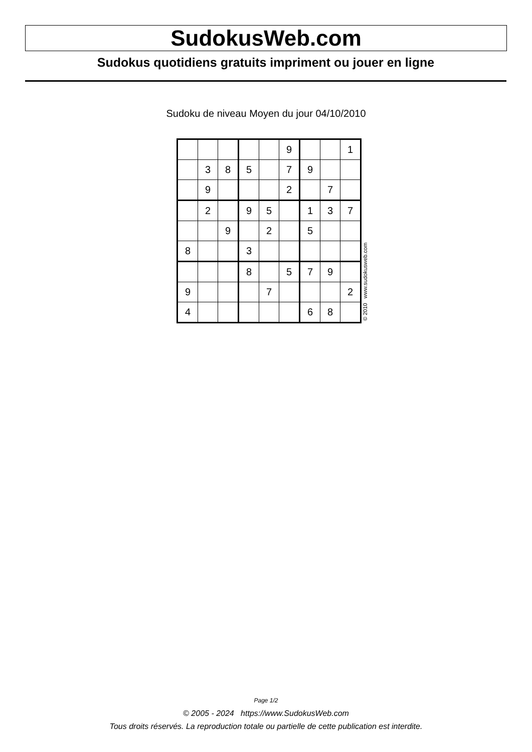SudokusWeb.com
Sudokus quotidiens gratuits impriment ou jouer en ligne
Sudoku de niveau Moyen du jour 04/10/2010
| | | | | | 9 | | | 1 |
| | 3 | 8 | 5 | | 7 | 9 | | |
| | 9 | | | | 2 | | 7 | |
| | 2 | | 9 | 5 | | 1 | 3 | 7 |
| | | 9 | | 2 | | 5 | | |
| 8 | | | 3 | | | | | |
| | | | 8 | | 5 | 7 | 9 | |
| 9 | | | | 7 | | | | 2 |
| 4 | | | | | | 6 | 8 | |
© 2010 www.sudokusweb.com
Page 1/2
© 2005 - 2024 https://www.SudokusWeb.com
Tous droits réservés. La reproduction totale ou partielle de cette publication est interdite.